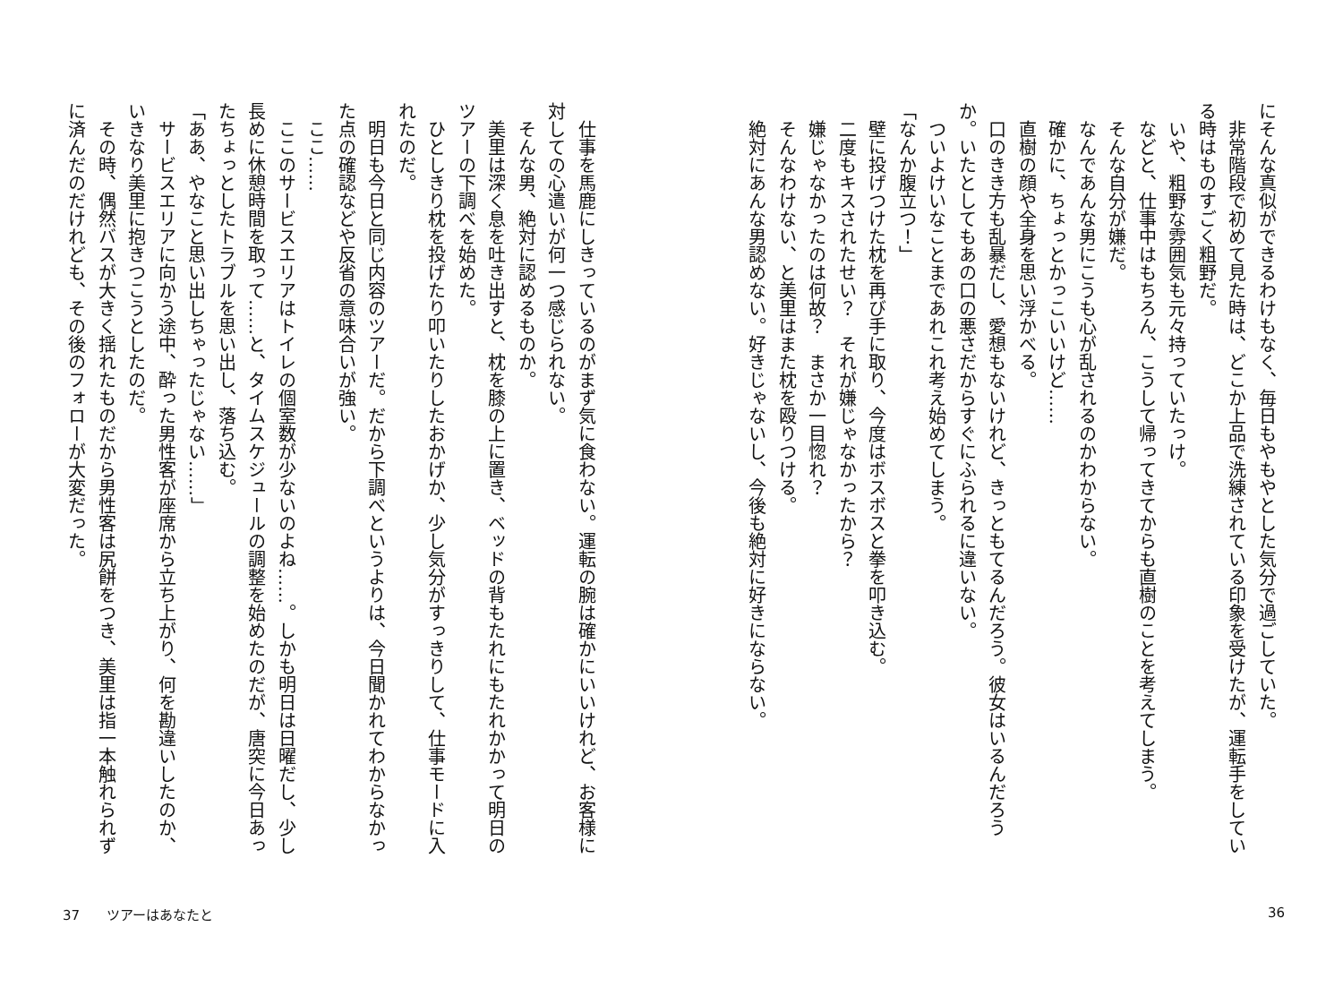にそんな真似ができるわけもなく、毎日もやもやとした気分で過ごしていた。
非常階段で初めて見た時は、どこか上品で洗練されている印象を受けたが、運転手をしている時はものすごく粗野だ。
いや、粗野な雰囲気も元々持っていたっけ。
などと、仕事中はもちろん、こうして帰ってきてからも直樹のことを考えてしまう。
そんな自分が嫌だ。
なんであんな男にこうも心が乱されるのかわからない。
確かに、ちょっとかっこいいけど……
直樹の顔や全身を思い浮かべる。
口のきき方も乱暴だし、愛想もないけれど、きっともてるんだろう。彼女はいるんだろうか。いたとしてもあの口の悪さだからすぐにふられるに違いない。
ついよけいなことまであれこれ考え始めてしまう。
「なんか腹立つ！」
壁に投げつけた枕を再び手に取り、今度はボスボスと拳を叩き込む。
二度もキスされたせい？　それが嫌じゃなかったから？
嫌じゃなかったのは何故？　まさか一目惚れ？
そんなわけない、と美里はまた枕を殴りつける。
絶対にあんな男認めない。好きじゃないし、今後も絶対に好きにならない。
36
仕事を馬鹿にしきっているのがまず気に食わない。運転の腕は確かにいいけれど、お客様に対しての心遣いが何一つ感じられない。
そんな男、絶対に認めるものか。
美里は深く息を吐き出すと、枕を膝の上に置き、ベッドの背もたれにもたれかかって明日のツアーの下調べを始めた。
ひとしきり枕を投げたり叩いたりしたおかげか、少し気分がすっきりして、仕事モードに入れたのだ。
明日も今日と同じ内容のツアーだ。だから下調べというよりは、今日聞かれてわからなかった点の確認などや反省の意味合いが強い。
ここ……
ここのサービスエリアはトイレの個室数が少ないのよね……。しかも明日は日曜だし、少し長めに休憩時間を取って……と、タイムスケジュールの調整を始めたのだが、唐突に今日あったちょっとしたトラブルを思い出し、落ち込む。
「ああ、やなこと思い出しちゃったじゃない……」
サービスエリアに向かう途中、酔った男性客が座席から立ち上がり、何を勘違いしたのか、いきなり美里に抱きつこうとしたのだ。
その時、偶然バスが大きく揺れたものだから男性客は尻餅をつき、美里は指一本触れられずに済んだのだけれども、その後のフォローが大変だった。
37　　ツアーはあなたと